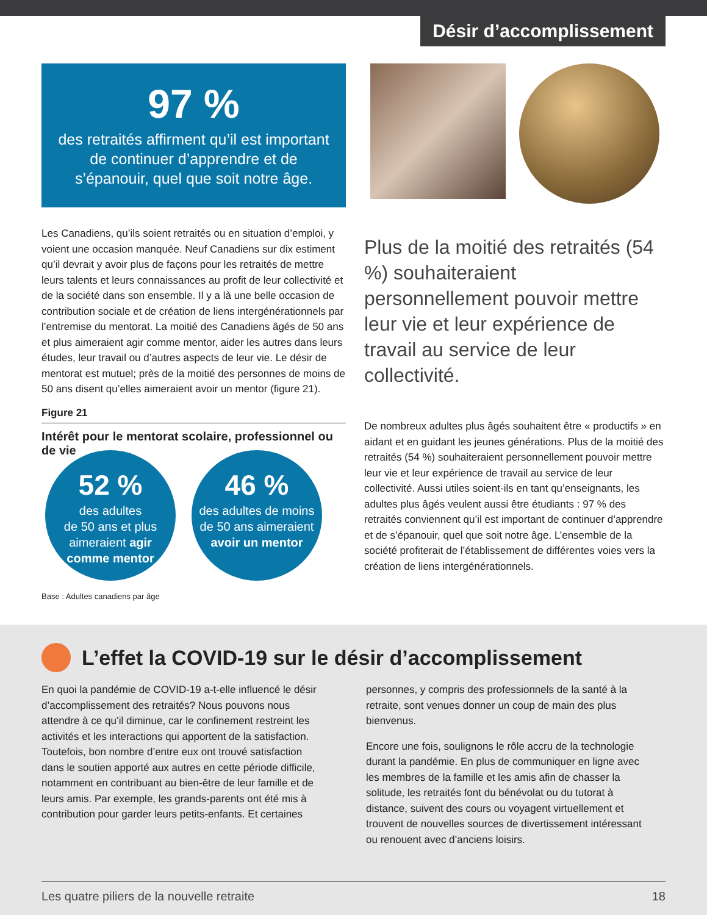Désir d’accomplissement
97 %
des retraités affirment qu’il est important de continuer d’apprendre et de s’épanouir, quel que soit notre âge.
Les Canadiens, qu’ils soient retraités ou en situation d’emploi, y voient une occasion manquée. Neuf Canadiens sur dix estiment qu’il devrait y avoir plus de façons pour les retraités de mettre leurs talents et leurs connaissances au profit de leur collectivité et de la société dans son ensemble. Il y a là une belle occasion de contribution sociale et de création de liens intergénérationnels par l’entremise du mentorat. La moitié des Canadiens âgés de 50 ans et plus aimeraient agir comme mentor, aider les autres dans leurs études, leur travail ou d’autres aspects de leur vie. Le désir de mentorat est mutuel; près de la moitié des personnes de moins de 50 ans disent qu’elles aimeraient avoir un mentor (figure 21).
Figure 21
Intérêt pour le mentorat scolaire, professionnel ou de vie
52 %
des adultes
de 50 ans et plus
aimeraient agir
comme mentor
46 %
des adultes de moins
de 50 ans aimeraient
avoir un mentor
Base : Adultes canadiens par âge
Plus de la moitié des retraités (54 %) souhaiteraient personnellement pouvoir mettre leur vie et leur expérience de travail au service de leur collectivité.
De nombreux adultes plus âgés souhaitent être « productifs » en aidant et en guidant les jeunes générations. Plus de la moitié des retraités (54 %) souhaiteraient personnellement pouvoir mettre leur vie et leur expérience de travail au service de leur collectivité. Aussi utiles soient-ils en tant qu’enseignants, les adultes plus âgés veulent aussi être étudiants : 97 % des retraités conviennent qu’il est important de continuer d’apprendre et de s’épanouir, quel que soit notre âge. L’ensemble de la société profiterait de l’établissement de différentes voies vers la création de liens intergénérationnels.
L’effet la COVID-19 sur le désir d’accomplissement
En quoi la pandémie de COVID-19 a-t-elle influencé le désir d’accomplissement des retraités? Nous pouvons nous attendre à ce qu’il diminue, car le confinement restreint les activités et les interactions qui apportent de la satisfaction. Toutefois, bon nombre d’entre eux ont trouvé satisfaction dans le soutien apporté aux autres en cette période difficile, notamment en contribuant au bien-être de leur famille et de leurs amis. Par exemple, les grands-parents ont été mis à contribution pour garder leurs petits-enfants. Et certaines
personnes, y compris des professionnels de la santé à la retraite, sont venues donner un coup de main des plus bienvenus.
Encore une fois, soulignons le rôle accru de la technologie durant la pandémie. En plus de communiquer en ligne avec les membres de la famille et les amis afin de chasser la solitude, les retraités font du bénévolat ou du tutorat à distance, suivent des cours ou voyagent virtuellement et trouvent de nouvelles sources de divertissement intéressant ou renouent avec d’anciens loisirs.
Les quatre piliers de la nouvelle retraite 18